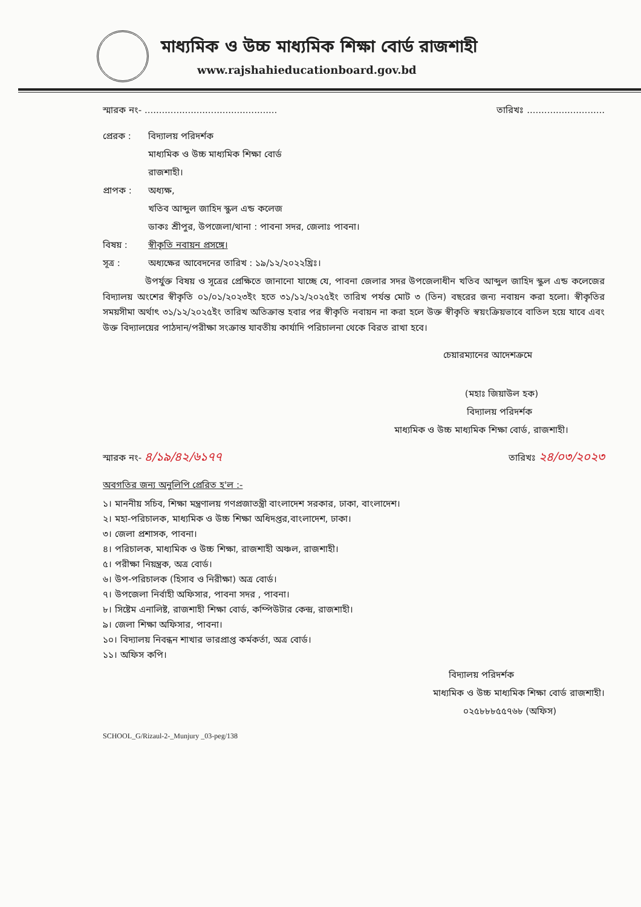মাধ্যমিক ও উচ্চ মাধ্যমিক শিক্ষা বোর্ড রাজশাহী
www.rajshahieducationboard.gov.bd
স্মারক নং- .............................................. তারিখঃ ...........................
প্রেরক : বিদ্যালয় পরিদর্শক
মাধ্যমিক ও উচ্চ মাধ্যমিক শিক্ষা বোর্ড
রাজশাহী।
প্রাপক : অধ্যক্ষ,
খতিব আব্দুল জাহিদ স্কুল এন্ড কলেজ
ডাকঃ শ্রীপুর, উপজেলা/থানা : পাবনা সদর, জেলাঃ পাবনা।
বিষয় : স্বীকৃতি নবায়ন প্রসঙ্গে।
সূত্র : অধ্যক্ষের আবেদনের তারিখ : ১৯/১২/২০২২খ্রিঃ।
উপর্যুক্ত বিষয় ও সূত্রের প্রেক্ষিতে জানানো যাচ্ছে যে, পাবনা জেলার সদর উপজেলাধীন খতিব আব্দুল জাহিদ স্কুল এন্ড কলেজের বিদ্যালয় অংশের স্বীকৃতি ০১/০১/২০২৩ইং হতে ৩১/১২/২০২৫ইং তারিখ পর্যন্ত মোট ৩ (তিন) বছরের জন্য নবায়ন করা হলো। স্বীকৃতির সময়সীমা অর্থাৎ ৩১/১২/২০২৫ইং তারিখ অতিক্রান্ত হবার পর স্বীকৃতি নবায়ন না করা হলে উক্ত স্বীকৃতি স্বয়ংক্রিয়ভাবে বাতিল হয়ে যাবে এবং উক্ত বিদ্যালয়ের পাঠদান/পরীক্ষা সংক্রান্ত যাবতীয় কার্যাদি পরিচালনা থেকে বিরত রাখা হবে।
চেয়ারম্যানের আদেশক্রমে
(মহাঃ জিয়াউল হক)
বিদ্যালয় পরিদর্শক
মাধ্যমিক ও উচ্চ মাধ্যমিক শিক্ষা বোর্ড, রাজশাহী।
স্মারক নং- ৪/১৯/৪২/৬১৭৭ তারিখঃ ২৪/০৩/২০২৩
অবগতির জন্য অনুলিপি প্রেরিত হ'ল :-
১। মাননীয় সচিব, শিক্ষা মন্ত্রণালয় গণপ্রজাতন্ত্রী বাংলাদেশ সরকার, ঢাকা, বাংলাদেশ।
২। মহা-পরিচালক, মাধ্যমিক ও উচ্চ শিক্ষা অধিদপ্তর,বাংলাদেশ, ঢাকা।
৩। জেলা প্রশাসক, পাবনা।
৪। পরিচালক, মাধ্যমিক ও উচ্চ শিক্ষা, রাজশাহী অঞ্চল, রাজশাহী।
৫। পরীক্ষা নিয়ন্ত্রক, অত্র বোর্ড।
৬। উপ-পরিচালক (হিসাব ও নিরীক্ষা) অত্র বোর্ড।
৭। উপজেলা নির্বাহী অফিসার, পাবনা সদর , পাবনা।
৮। সিষ্টেম এনালিষ্ট, রাজশাহী শিক্ষা বোর্ড, কম্পিউটার কেন্দ্র, রাজশাহী।
৯। জেলা শিক্ষা অফিসার, পাবনা।
১০। বিদ্যালয় নিবন্ধন শাখার ভারপ্রাপ্ত কর্মকর্তা, অত্র বোর্ড।
১১। অফিস কপি।
বিদ্যালয় পরিদর্শক
মাধ্যমিক ও উচ্চ মাধ্যমিক শিক্ষা বোর্ড রাজশাহী।
০২৫৮৮৮৫৫৭৬৮ (অফিস)
SCHOOL_G/Rizaul-2-_Munjury _03-peg/138